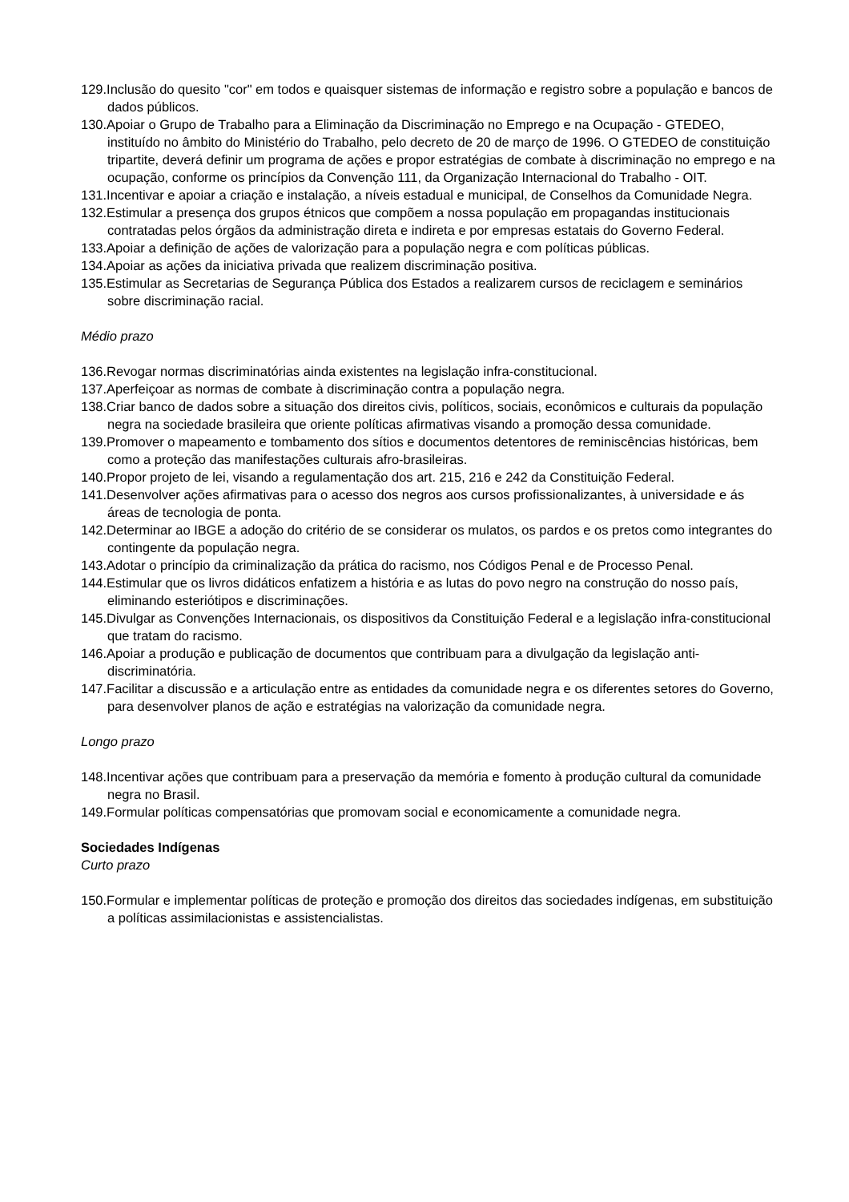129.Inclusão do quesito "cor" em todos e quaisquer sistemas de informação e registro sobre a população e bancos de dados públicos.
130.Apoiar o Grupo de Trabalho para a Eliminação da Discriminação no Emprego e na Ocupação - GTEDEO, instituído no âmbito do Ministério do Trabalho, pelo decreto de 20 de março de 1996. O GTEDEO de constituição tripartite, deverá definir um programa de ações e propor estratégias de combate à discriminação no emprego e na ocupação, conforme os princípios da Convenção 111, da Organização Internacional do Trabalho - OIT.
131.Incentivar e apoiar a criação e instalação, a níveis estadual e municipal, de Conselhos da Comunidade Negra.
132.Estimular a presença dos grupos étnicos que compõem a nossa população em propagandas institucionais contratadas pelos órgãos da administração direta e indireta e por empresas estatais do Governo Federal.
133.Apoiar a definição de ações de valorização para a população negra e com políticas públicas.
134.Apoiar as ações da iniciativa privada que realizem discriminação positiva.
135.Estimular as Secretarias de Segurança Pública dos Estados a realizarem cursos de reciclagem e seminários sobre discriminação racial.
Médio prazo
136.Revogar normas discriminatórias ainda existentes na legislação infra-constitucional.
137.Aperfeiçoar as normas de combate à discriminação contra a população negra.
138.Criar banco de dados sobre a situação dos direitos civis, políticos, sociais, econômicos e culturais da população negra na sociedade brasileira que oriente políticas afirmativas visando a promoção dessa comunidade.
139.Promover o mapeamento e tombamento dos sítios e documentos detentores de reminiscências históricas, bem como a proteção das manifestações culturais afro-brasileiras.
140.Propor projeto de lei, visando a regulamentação dos art. 215, 216 e 242 da Constituição Federal.
141.Desenvolver ações afirmativas para o acesso dos negros aos cursos profissionalizantes, à universidade e ás áreas de tecnologia de ponta.
142.Determinar ao IBGE a adoção do critério de se considerar os mulatos, os pardos e os pretos como integrantes do contingente da população negra.
143.Adotar o princípio da criminalização da prática do racismo, nos Códigos Penal e de Processo Penal.
144.Estimular que os livros didáticos enfatizem a história e as lutas do povo negro na construção do nosso país, eliminando esteriótipos e discriminações.
145.Divulgar as Convenções Internacionais, os dispositivos da Constituição Federal e a legislação infra-constitucional que tratam do racismo.
146.Apoiar a produção e publicação de documentos que contribuam para a divulgação da legislação anti-discriminatória.
147.Facilitar a discussão e a articulação entre as entidades da comunidade negra e os diferentes setores do Governo, para desenvolver planos de ação e estratégias na valorização da comunidade negra.
Longo prazo
148.Incentivar ações que contribuam para a preservação da memória e fomento à produção cultural da comunidade negra no Brasil.
149.Formular políticas compensatórias que promovam social e economicamente a comunidade negra.
Sociedades Indígenas
Curto prazo
150.Formular e implementar políticas de proteção e promoção dos direitos das sociedades indígenas, em substituição a políticas assimilacionistas e assistencialistas.